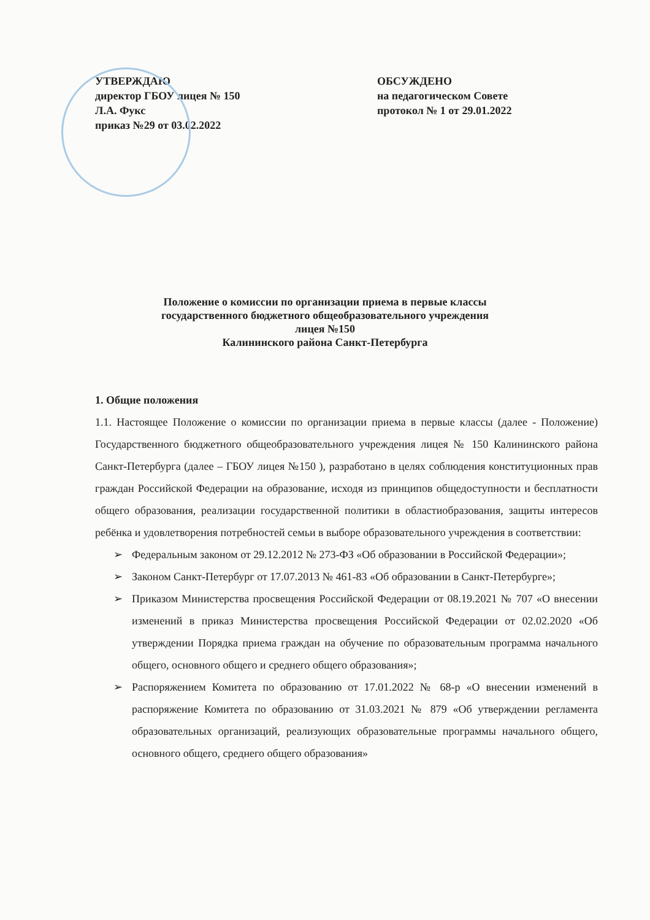УТВЕРЖДАЮ
директор ГБОУ лицея № 150
Л.А. Фукс
приказ №29 от 03.02.2022
ОБСУЖДЕНО
на педагогическом Совете
протокол № 1 от 29.01.2022
Положение о комиссии по организации приема в первые классы
государственного бюджетного общеобразовательного учреждения
лицея №150
Калининского района Санкт-Петербурга
1. Общие положения
1.1. Настоящее Положение о комиссии по организации приема в первые классы (далее - Положение) Государственного бюджетного общеобразовательного учреждения лицея № 150 Калининского района Санкт-Петербурга (далее – ГБОУ лицея №150 ), разработано в целях соблюдения конституционных прав граждан Российской Федерации на образование, исходя из принципов общедоступности и бесплатности общего образования, реализации государственной политики в областиобразования, защиты интересов ребёнка и удовлетворения потребностей семьи в выборе образовательного учреждения в соответствии:
➢ Федеральным законом от 29.12.2012 № 273-ФЗ «Об образовании в Российской Федерации»;
➢ Законом Санкт-Петербург от 17.07.2013 № 461-83 «Об образовании в Санкт-Петербурге»;
➢ Приказом Министерства просвещения Российской Федерации от 08.19.2021 № 707 «О внесении изменений в приказ Министерства просвещения Российской Федерации от 02.02.2020 «Об утверждении Порядка приема граждан на обучение по образовательным программа начального общего, основного общего и среднего общего образования»;
➢ Распоряжением Комитета по образованию от 17.01.2022 № 68-р «О внесении изменений в распоряжение Комитета по образованию от 31.03.2021 № 879 «Об утверждении регламента образовательных организаций, реализующих образовательные программы начального общего, основного общего, среднего общего образования»